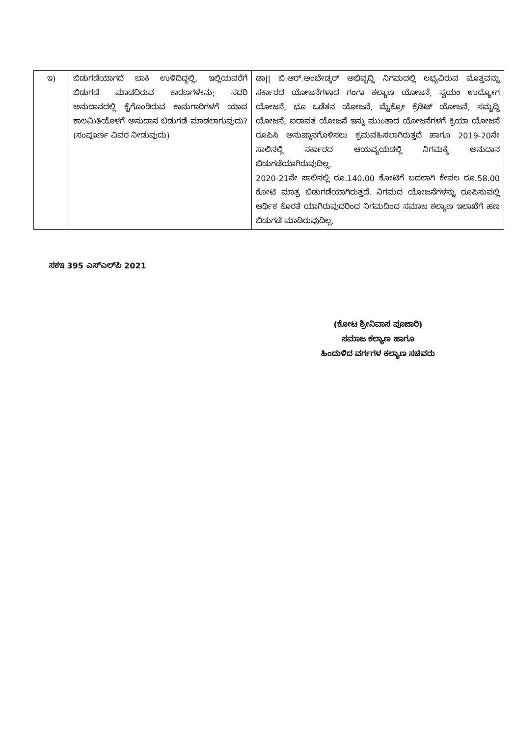| ಇ) | ಬಿಡುಗಡೆಯಾಗದೆ ಬಾಕಿ ಉಳಿದಿದ್ದಲ್ಲಿ, ಇಲ್ಲಿಯವರೆಗೆ ಬಿಡುಗಡೆ ಮಾಡದಿರುವ ಕಾರಣಗಳೇನು; ಸದರಿ ಅನುದಾನದಲ್ಲಿ ಕೈಗೊಂಡಿರುವ ಕಾಮಗಾರಿಗಳಗೆ ಯಾವ ಕಾಲಮಿತಿಯೊಳಗೆ ಅನುದಾನ ಬಿಡುಗಡೆ ಮಾಡಲಾಗುವುದು? (ಸಂಪೂರ್ಣ ವಿವರ ನೀಡುವುದು) | ಡಾ// ಬಿ.ಆರ್.ಅಂಬೇಡ್ಕರ್ ಅಭಿವೃದ್ಧಿ ನಿಗಮದಲ್ಲಿ ಲಭ್ಯವಿರುವ ಮೊತ್ತವನ್ನು ಸರ್ಕಾರದ ಯೋಜನೆಗಳಾದ ಗಂಗಾ ಕಲ್ಯಾಣ ಯೋಜನೆ, ಸ್ವಯಂ ಉದ್ಯೋಗ ಯೋಜನೆ, ಭೂ ಒಡೆತನ ಯೋಜನೆ, ಮೈಕ್ರೋ ಕ್ರೆಡಿಟ್ ಯೋಜನೆ, ಸಮೃದ್ಧಿ ಯೋಜನೆ, ಐರಾವತ ಯೋಜನೆ ಇನ್ನು ಮುಂತಾದ ಯೋಜನೆಗಳಗೆ ಕ್ರಿಯಾ ಯೋಜನೆ ರೂಪಿಸಿ ಅನುಷ್ಠಾನಗೊಳಿಸಲು ಕ್ರಮವಹಿಸಲಾಗಿರುತ್ತದೆ ಹಾಗೂ 2019-20ನೇ ಸಾಲಿನಲ್ಲಿ ಸರ್ಕಾರದ ಆಯವ್ಯಯದಲ್ಲಿ ನಿಗಮಕ್ಕೆ ಅನುದಾನ ಬಿಡುಗಡೆಯಾಗಿರುವುದಿಲ್ಲ. 2020-21ನೇ ಸಾಲಿನಲ್ಲಿ ರೂ.140.00 ಕೋಟಿಗೆ ಬದಲಾಗಿ ಕೇವಲ ರೂ.58.00 ಕೋಟಿ ಮಾತ್ರ ಬಿಡುಗಡೆಯಾಗಿರುತ್ತದೆ. ನಿಗಮದ ಯೋಜನೆಗಳನ್ನು ರೂಪಿಸುವಲ್ಲಿ ಆರ್ಥಿಕ ಕೊರತೆ ಯಾಗಿರುವುದರಿಂದ ನಿಗಮದಿಂದ ಸಮಾಜ ಕಲ್ಯಾಣ ಇಲಾಖೆಗೆ ಹಣ ಬಿಡುಗಡೆ ಮಾಡಿರುವುದಿಲ್ಲ. |
ಸಕಇ 395 ಎಸ್‌ಎಲ್‌ಪಿ 2021
(ಕೋಟ ಶ್ರೀನಿವಾಸ ಪೂಜಾರಿ)
ಸಮಾಜ ಕಲ್ಯಾಣ ಹಾಗೂ
ಹಿಂದುಳಿದ ವರ್ಗಗಳ ಕಲ್ಯಾಣ ಸಚಿವರು